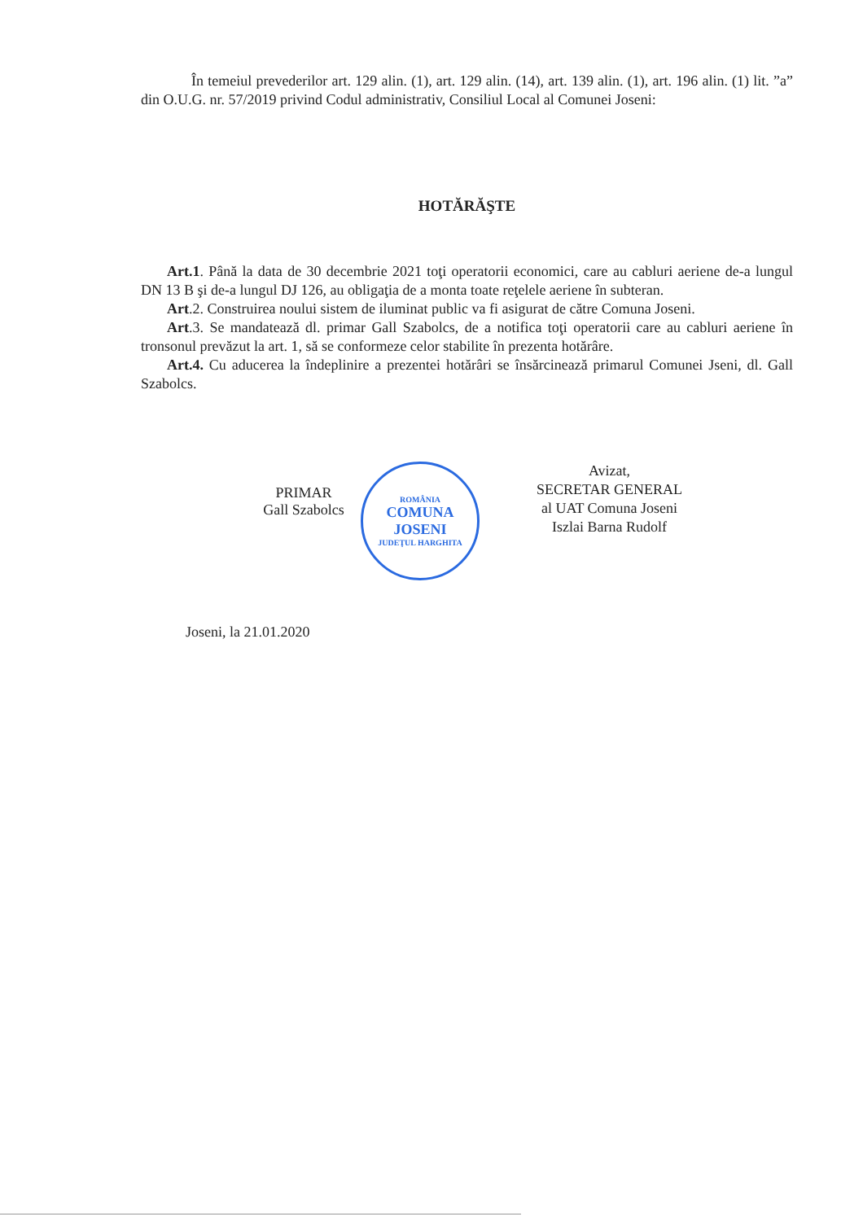În temeiul prevederilor art. 129 alin. (1), art. 129 alin. (14), art. 139 alin. (1), art. 196 alin. (1) lit. ”a” din O.U.G. nr. 57/2019 privind Codul administrativ, Consiliul Local al Comunei Joseni:
HOTĂRĂŞTE
Art.1. Până la data de 30 decembrie 2021 toţi operatorii economici, care au cabluri aeriene de-a lungul DN 13 B şi de-a lungul DJ 126, au obligaţia de a monta toate reţelele aeriene în subteran.
Art.2. Construirea noului sistem de iluminat public va fi asigurat de către Comuna Joseni.
Art.3. Se mandatează dl. primar Gall Szabolcs, de a notifica toţi operatorii care au cabluri aeriene în tronsonul prevăzut la art. 1, să se conformeze celor stabilite în prezenta hotărâre.
Art.4. Cu aducerea la îndeplinire a prezentei hotărâri se însărcinează primarul Comunei Jseni, dl. Gall Szabolcs.
PRIMAR
Gall Szabolcs
ROMÂNIA
COMUNA
JOSENI
JUDEŢUL HARGHITA
Avizat,
SECRETAR GENERAL
al UAT Comuna Joseni
Iszlai Barna Rudolf
Joseni, la 21.01.2020